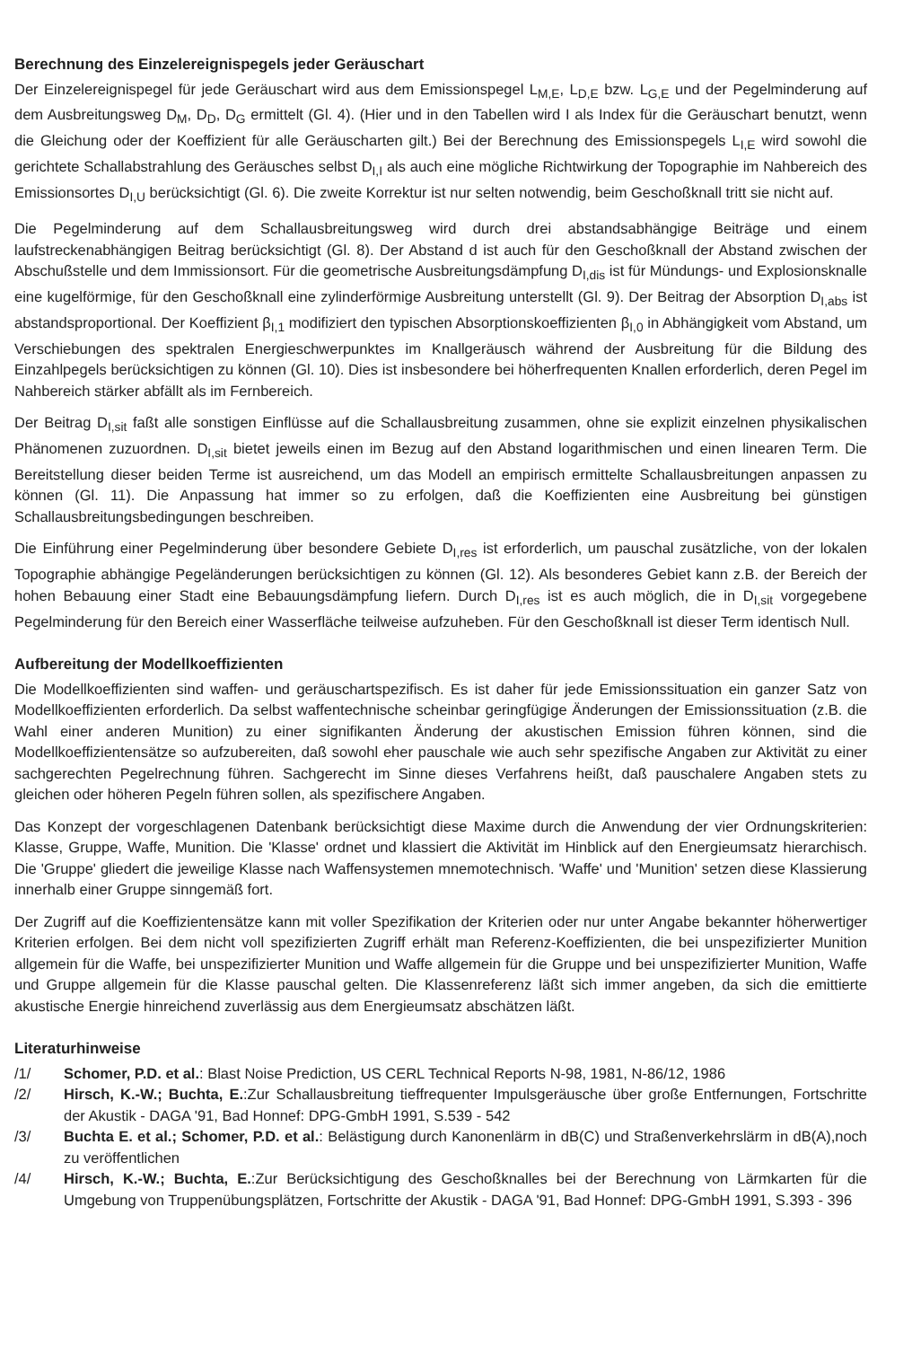Berechnung des Einzelereignispegels jeder Geräuschart
Der Einzelereignispegel für jede Geräuschart wird aus dem Emissionspegel L<sub>M,E</sub>, L<sub>D,E</sub> bzw. L<sub>G,E</sub> und der Pegelminderung auf dem Ausbreitungsweg D<sub>M</sub>, D<sub>D</sub>, D<sub>G</sub> ermittelt (Gl. 4). (Hier und in den Tabellen wird I als Index für die Geräuschart benutzt, wenn die Gleichung oder der Koeffizient für alle Geräuscharten gilt.) Bei der Berechnung des Emissionspegels L<sub>I,E</sub> wird sowohl die gerichtete Schallabstrahlung des Geräusches selbst D<sub>I,I</sub> als auch eine mögliche Richtwirkung der Topographie im Nahbereich des Emissionsortes D<sub>I,U</sub> berücksichtigt (Gl. 6). Die zweite Korrektur ist nur selten notwendig, beim Geschoßknall tritt sie nicht auf.
Die Pegelminderung auf dem Schallausbreitungsweg wird durch drei abstandsabhängige Beiträge und einem laufstreckenabhängigen Beitrag berücksichtigt (Gl. 8). Der Abstand d ist auch für den Geschoßknall der Abstand zwischen der Abschußstelle und dem Immissionsort. Für die geometrische Ausbreitungsdämpfung D<sub>I,dis</sub> ist für Mündungs- und Explosionsknalle eine kugelförmige, für den Geschoßknall eine zylinderförmige Ausbreitung unterstellt (Gl. 9). Der Beitrag der Absorption D<sub>I,abs</sub> ist abstandsproportional. Der Koeffizient β<sub>I,1</sub> modifiziert den typischen Absorptionskoeffizienten β<sub>I,0</sub> in Abhängigkeit vom Abstand, um Verschiebungen des spektralen Energieschwerpunktes im Knallgeräusch während der Ausbreitung für die Bildung des Einzahlpegels berücksichtigen zu können (Gl. 10). Dies ist insbesondere bei höherfrequenten Knallen erforderlich, deren Pegel im Nahbereich stärker abfällt als im Fernbereich.
Der Beitrag D<sub>I,sit</sub> faßt alle sonstigen Einflüsse auf die Schallausbreitung zusammen, ohne sie explizit einzelnen physikalischen Phänomenen zuzuordnen. D<sub>I,sit</sub> bietet jeweils einen im Bezug auf den Abstand logarithmischen und einen linearen Term. Die Bereitstellung dieser beiden Terme ist ausreichend, um das Modell an empirisch ermittelte Schallausbreitungen anpassen zu können (Gl. 11). Die Anpassung hat immer so zu erfolgen, daß die Koeffizienten eine Ausbreitung bei günstigen Schallausbreitungsbedingungen beschreiben.
Die Einführung einer Pegelminderung über besondere Gebiete D<sub>I,res</sub> ist erforderlich, um pauschal zusätzliche, von der lokalen Topographie abhängige Pegeländerungen berücksichtigen zu können (Gl. 12). Als besonderes Gebiet kann z.B. der Bereich der hohen Bebauung einer Stadt eine Bebauungsdämpfung liefern. Durch D<sub>I,res</sub> ist es auch möglich, die in D<sub>I,sit</sub> vorgegebene Pegelminderung für den Bereich einer Wasserfläche teilweise aufzuheben. Für den Geschoßknall ist dieser Term identisch Null.
Aufbereitung der Modellkoeffizienten
Die Modellkoeffizienten sind waffen- und geräuschartspezifisch. Es ist daher für jede Emissionssituation ein ganzer Satz von Modellkoeffizienten erforderlich. Da selbst waffentechnische scheinbar geringfügige Änderungen der Emissionssituation (z.B. die Wahl einer anderen Munition) zu einer signifikanten Änderung der akustischen Emission führen können, sind die Modellkoeffizientensätze so aufzubereiten, daß sowohl eher pauschale wie auch sehr spezifische Angaben zur Aktivität zu einer sachgerechten Pegelrechnung führen. Sachgerecht im Sinne dieses Verfahrens heißt, daß pauschalere Angaben stets zu gleichen oder höheren Pegeln führen sollen, als spezifischere Angaben.
Das Konzept der vorgeschlagenen Datenbank berücksichtigt diese Maxime durch die Anwendung der vier Ordnungskriterien: Klasse, Gruppe, Waffe, Munition. Die 'Klasse' ordnet und klassiert die Aktivität im Hinblick auf den Energieumsatz hierarchisch. Die 'Gruppe' gliedert die jeweilige Klasse nach Waffensystemen mnemotechnisch. 'Waffe' und 'Munition' setzen diese Klassierung innerhalb einer Gruppe sinngemäß fort.
Der Zugriff auf die Koeffizientensätze kann mit voller Spezifikation der Kriterien oder nur unter Angabe bekannter höherwertiger Kriterien erfolgen. Bei dem nicht voll spezifizierten Zugriff erhält man Referenz-Koeffizienten, die bei unspezifizierter Munition allgemein für die Waffe, bei unspezifizierter Munition und Waffe allgemein für die Gruppe und bei unspezifizierter Munition, Waffe und Gruppe allgemein für die Klasse pauschal gelten. Die Klassenreferenz läßt sich immer angeben, da sich die emittierte akustische Energie hinreichend zuverlässig aus dem Energieumsatz abschätzen läßt.
Literaturhinweise
/1/ Schomer, P.D. et al.: Blast Noise Prediction, US CERL Technical Reports N-98, 1981, N-86/12, 1986
/2/ Hirsch, K.-W.; Buchta, E.:Zur Schallausbreitung tieffrequenter Impulsgeräusche über große Entfernungen, Fortschritte der Akustik - DAGA '91, Bad Honnef: DPG-GmbH 1991, S.539 - 542
/3/ Buchta E. et al.; Schomer, P.D. et al.: Belästigung durch Kanonenlärm in dB(C) und Straßenverkehrslärm in dB(A),noch zu veröffentlichen
/4/ Hirsch, K.-W.; Buchta, E.:Zur Berücksichtigung des Geschoßknalles bei der Berechnung von Lärmkarten für die Umgebung von Truppenübungsplätzen, Fortschritte der Akustik - DAGA '91, Bad Honnef: DPG-GmbH 1991, S.393 - 396